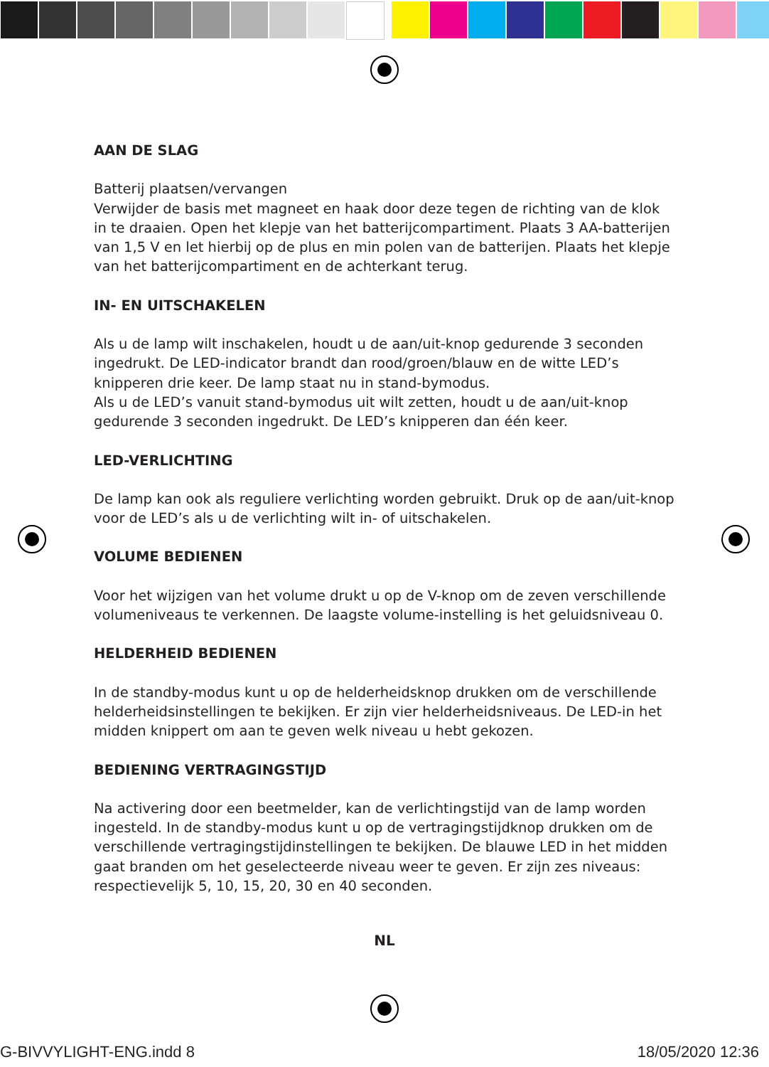AAN DE SLAG
Batterij plaatsen/vervangen
Verwijder de basis met magneet en haak door deze tegen de richting van de klok in te draaien. Open het klepje van het batterijcompartiment. Plaats 3 AA-batterijen van 1,5 V en let hierbij op de plus en min polen van de batterijen. Plaats het klepje van het batterijcompartiment en de achterkant terug.
IN- EN UITSCHAKELEN
Als u de lamp wilt inschakelen, houdt u de aan/uit-knop gedurende 3 seconden ingedrukt. De LED-indicator brandt dan rood/groen/blauw en de witte LED’s knipperen drie keer. De lamp staat nu in stand-bymodus.
Als u de LED’s vanuit stand-bymodus uit wilt zetten, houdt u de aan/uit-knop gedurende 3 seconden ingedrukt. De LED’s knipperen dan één keer.
LED-VERLICHTING
De lamp kan ook als reguliere verlichting worden gebruikt. Druk op de aan/uit-knop voor de LED’s als u de verlichting wilt in- of uitschakelen.
VOLUME BEDIENEN
Voor het wijzigen van het volume drukt u op de V-knop om de zeven verschillende volumeniveaus te verkennen. De laagste volume-instelling is het geluidsniveau 0.
HELDERHEID BEDIENEN
In de standby-modus kunt u op de helderheidsknop drukken om de verschillende helderheidsinstellingen te bekijken. Er zijn vier helderheidsniveaus. De LED-in het midden knippert om aan te geven welk niveau u hebt gekozen.
BEDIENING VERTRAGINGSTIJD
Na activering door een beetmelder, kan de verlichtingstijd van de lamp worden ingesteld. In de standby-modus kunt u op de vertragingstijdknop drukken om de verschillende vertragingstijdinstellingen te bekijken. De blauwe LED in het midden gaat branden om het geselecteerde niveau weer te geven. Er zijn zes niveaus: respectievelijk 5, 10, 15, 20, 30 en 40 seconden.
NL
G-BIVVYLIGHT-ENG.indd 8 18/05/2020 12:36